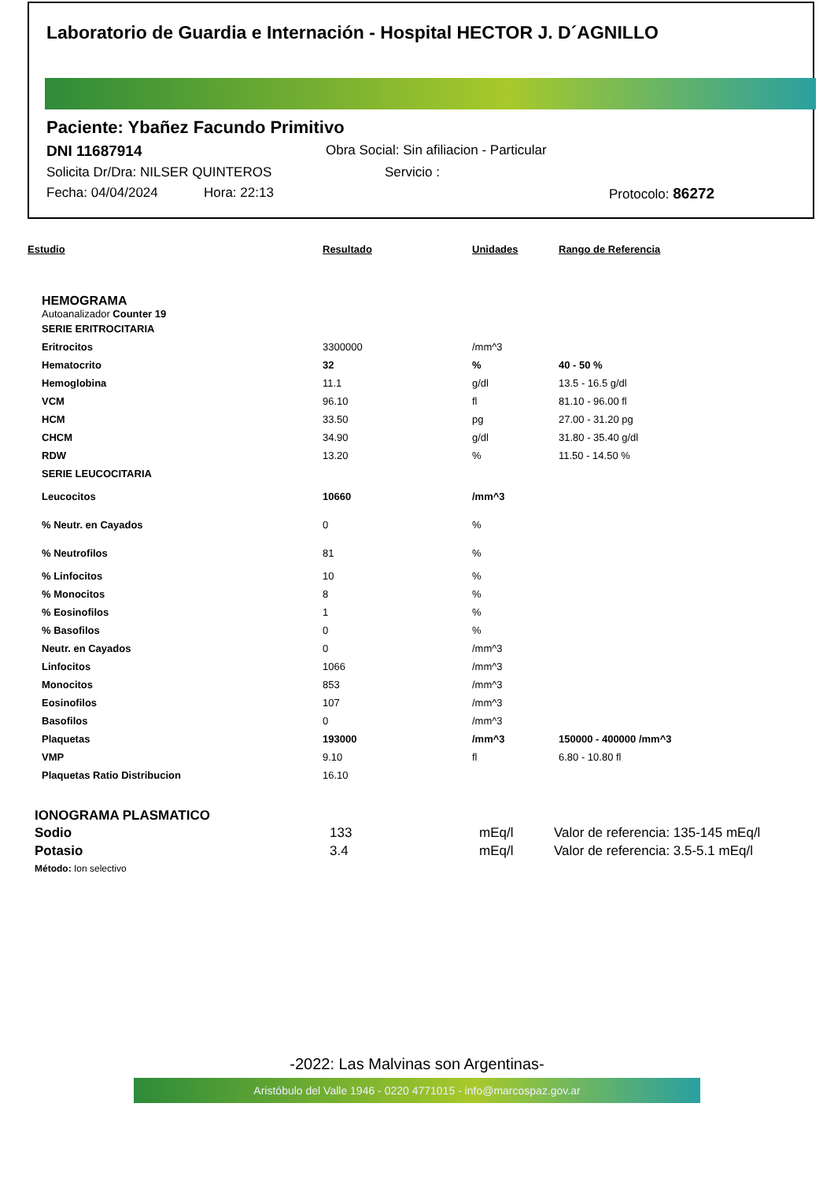Laboratorio de Guardia e Internación - Hospital HECTOR J. D´AGNILLO
Paciente: Ybañez Facundo Primitivo
DNI 11687914 Obra Social: Sin afiliacion - Particular
Solicita Dr/Dra: NILSER QUINTEROS Servicio :
Fecha: 04/04/2024 Hora: 22:13 Protocolo: 86272
| Estudio | Resultado | Unidades | Rango de Referencia |
| --- | --- | --- | --- |
HEMOGRAMA
Autoanalizador Counter 19
| SERIE ERITROCITARIA | | | |
| Eritrocitos | 3300000 | /mm^3 | |
| Hematocrito | 32 | % | 40 - 50 % |
| Hemoglobina | 11.1 | g/dl | 13.5 - 16.5 g/dl |
| VCM | 96.10 | fl | 81.10 - 96.00 fl |
| HCM | 33.50 | pg | 27.00 - 31.20 pg |
| CHCM | 34.90 | g/dl | 31.80 - 35.40 g/dl |
| RDW | 13.20 | % | 11.50 - 14.50 % |
| SERIE LEUCOCITARIA | | | |
| Leucocitos | 10660 | /mm^3 | |
| % Neutr. en Cayados | 0 | % | |
| % Neutrofilos | 81 | % | |
| % Linfocitos | 10 | % | |
| % Monocitos | 8 | % | |
| % Eosinofilos | 1 | % | |
| % Basofilos | 0 | % | |
| Neutr. en Cayados | 0 | /mm^3 | |
| Linfocitos | 1066 | /mm^3 | |
| Monocitos | 853 | /mm^3 | |
| Eosinofilos | 107 | /mm^3 | |
| Basofilos | 0 | /mm^3 | |
| Plaquetas | 193000 | /mm^3 | 150000 - 400000 /mm^3 |
| VMP | 9.10 | fl | 6.80 - 10.80 fl |
| Plaquetas Ratio Distribucion | 16.10 | | |
IONOGRAMA PLASMATICO
| Sodio | 133 | mEq/l | Valor de referencia: 135-145 mEq/l |
| Potasio | 3.4 | mEq/l | Valor de referencia: 3.5-5.1 mEq/l |
Método: Ion selectivo
-2022: Las Malvinas son Argentinas-
Aristóbulo del Valle 1946 - 0220 4771015 - info@marcospaz.gov.ar